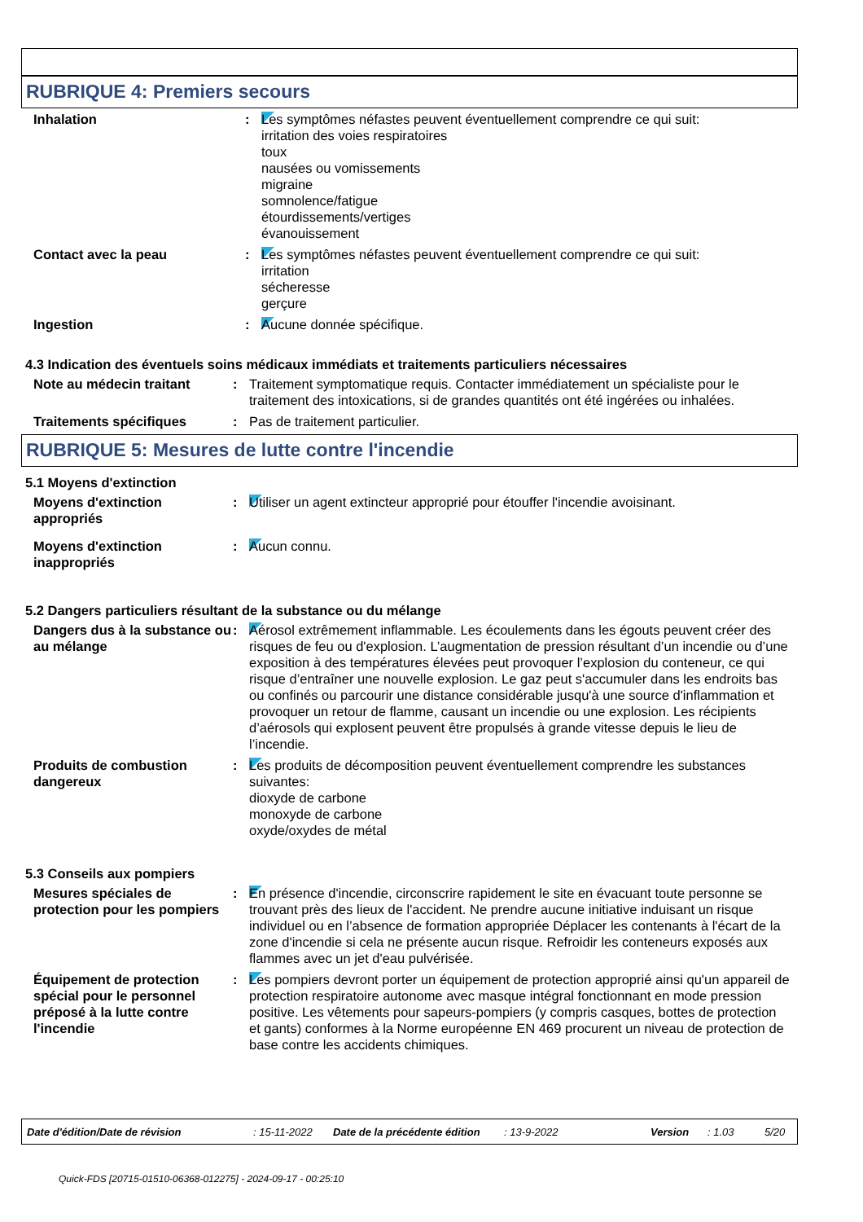RUBRIQUE 4: Premiers secours
Inhalation : Les symptômes néfastes peuvent éventuellement comprendre ce qui suit:
irritation des voies respiratoires
toux
nausées ou vomissements
migraine
somnolence/fatigue
étourdissements/vertiges
évanouissement
Contact avec la peau : Les symptômes néfastes peuvent éventuellement comprendre ce qui suit:
irritation
sécheresse
gerçure
Ingestion : Aucune donnée spécifique.
4.3 Indication des éventuels soins médicaux immédiats et traitements particuliers nécessaires
Note au médecin traitant : Traitement symptomatique requis. Contacter immédiatement un spécialiste pour le traitement des intoxications, si de grandes quantités ont été ingérées ou inhalées.
Traitements spécifiques : Pas de traitement particulier.
RUBRIQUE 5: Mesures de lutte contre l'incendie
5.1 Moyens d'extinction
Moyens d'extinction appropriés
: Utiliser un agent extincteur approprié pour étouffer l'incendie avoisinant.
Moyens d'extinction inappropriés
: Aucun connu.
5.2 Dangers particuliers résultant de la substance ou du mélange
Dangers dus à la substance ou au mélange
: Aérosol extrêmement inflammable. Les écoulements dans les égouts peuvent créer des risques de feu ou d'explosion. L’augmentation de pression résultant d’un incendie ou d’une exposition à des températures élevées peut provoquer l’explosion du conteneur, ce qui risque d’entraîner une nouvelle explosion. Le gaz peut s'accumuler dans les endroits bas ou confinés ou parcourir une distance considérable jusqu'à une source d'inflammation et provoquer un retour de flamme, causant un incendie ou une explosion. Les récipients d’aérosols qui explosent peuvent être propulsés à grande vitesse depuis le lieu de l’incendie.
Produits de combustion dangereux
: Les produits de décomposition peuvent éventuellement comprendre les substances suivantes:
dioxyde de carbone
monoxyde de carbone
oxyde/oxydes de métal
5.3 Conseils aux pompiers
Mesures spéciales de protection pour les pompiers
: En présence d'incendie, circonscrire rapidement le site en évacuant toute personne se trouvant près des lieux de l'accident. Ne prendre aucune initiative induisant un risque individuel ou en l’absence de formation appropriée Déplacer les contenants à l'écart de la zone d'incendie si cela ne présente aucun risque. Refroidir les conteneurs exposés aux flammes avec un jet d'eau pulvérisée.
Équipement de protection spécial pour le personnel préposé à la lutte contre l'incendie
: Les pompiers devront porter un équipement de protection approprié ainsi qu'un appareil de protection respiratoire autonome avec masque intégral fonctionnant en mode pression positive. Les vêtements pour sapeurs-pompiers (y compris casques, bottes de protection et gants) conformes à la Norme européenne EN 469 procurent un niveau de protection de base contre les accidents chimiques.
Date d'édition/Date de révision: 15-11-2022 Date de la précédente édition: 13-9-2022 Version: 1.03 5/20
Quick-FDS [20715-01510-06368-012275] - 2024-09-17 - 00:25:10